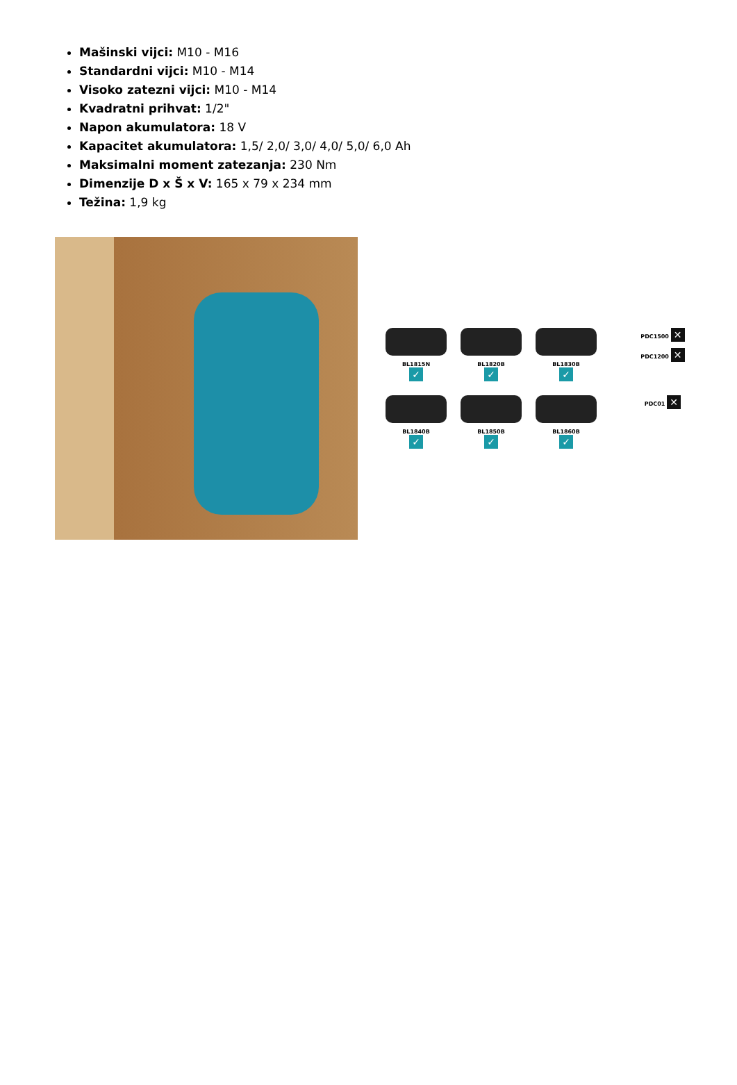Mašinski vijci: M10 - M16
Standardni vijci: M10 - M14
Visoko zatezni vijci: M10 - M14
Kvadratni prihvat: 1/2"
Napon akumulatora: 18 V
Kapacitet akumulatora: 1,5/ 2,0/ 3,0/ 4,0/ 5,0/ 6,0 Ah
Maksimalni moment zatezanja: 230 Nm
Dimenzije D x Š x V: 165 x 79 x 234 mm
Težina: 1,9 kg
BL1815N
✓
BL1820B
✓
BL1830B
✓
PDC1500 ✕
PDC1200 ✕
BL1840B
✓
BL1850B
✓
BL1860B
✓
PDC01 ✕